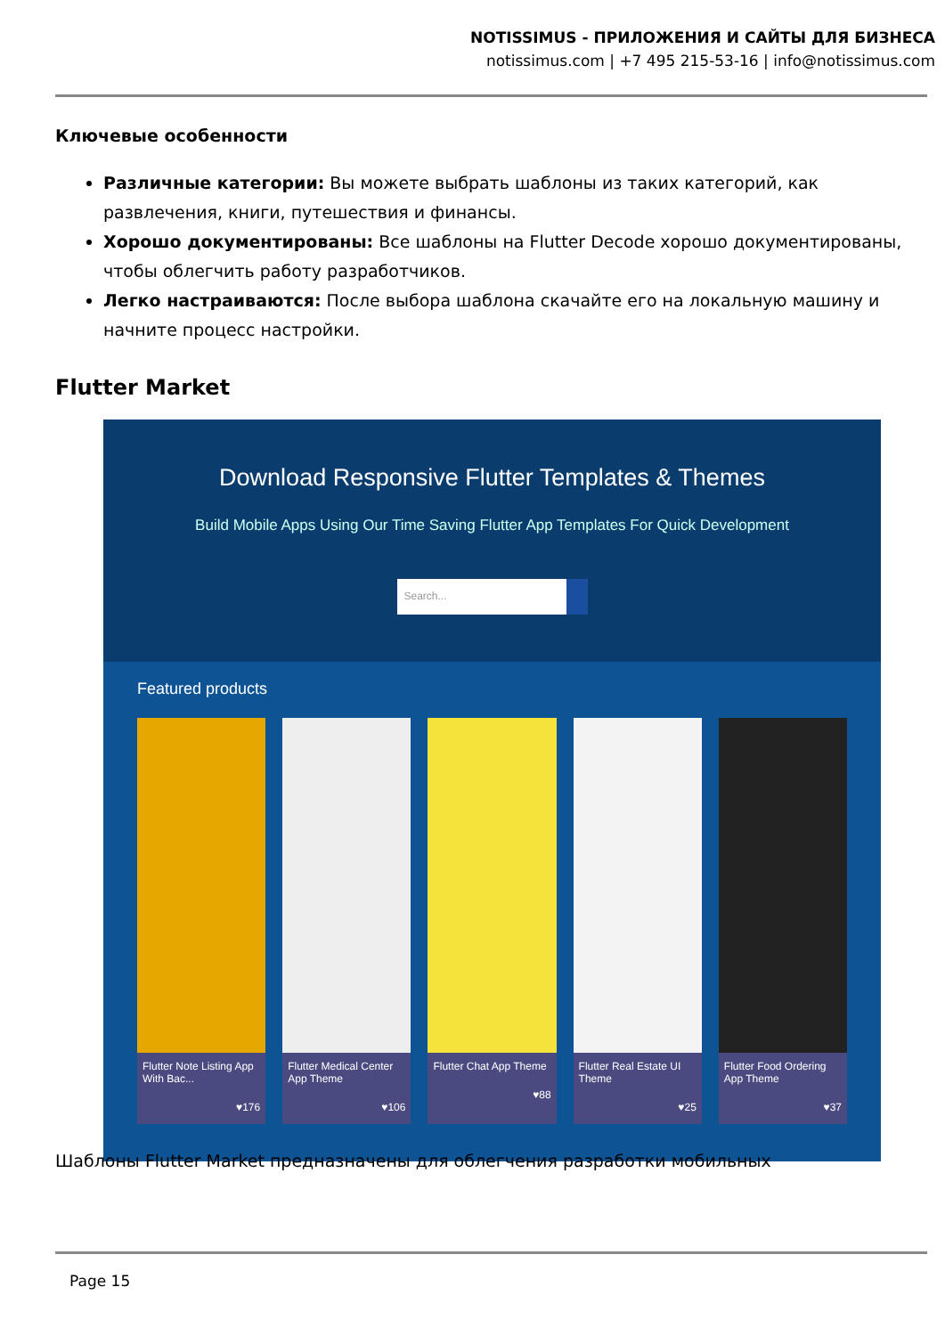NOTISSIMUS - ПРИЛОЖЕНИЯ И САЙТЫ ДЛЯ БИЗНЕСА
notissimus.com | +7 495 215-53-16 | info@notissimus.com
Ключевые особенности
Различные категории: Вы можете выбрать шаблоны из таких категорий, как развлечения, книги, путешествия и финансы.
Хорошо документированы: Все шаблоны на Flutter Decode хорошо документированы, чтобы облегчить работу разработчиков.
Легко настраиваются: После выбора шаблона скачайте его на локальную машину и начните процесс настройки.
Flutter Market
Download Responsive Flutter Templates & Themes
Build Mobile Apps Using Our Time Saving Flutter App Templates For Quick Development
Search...
Featured products
Flutter Note Listing App With Bac...
♥176
Flutter Medical Center App Theme
♥106
Flutter Chat App Theme
♥88
Flutter Real Estate UI Theme
♥25
Flutter Food Ordering App Theme
♥37
Шаблоны Flutter Market предназначены для облегчения разработки мобильных
Page 15